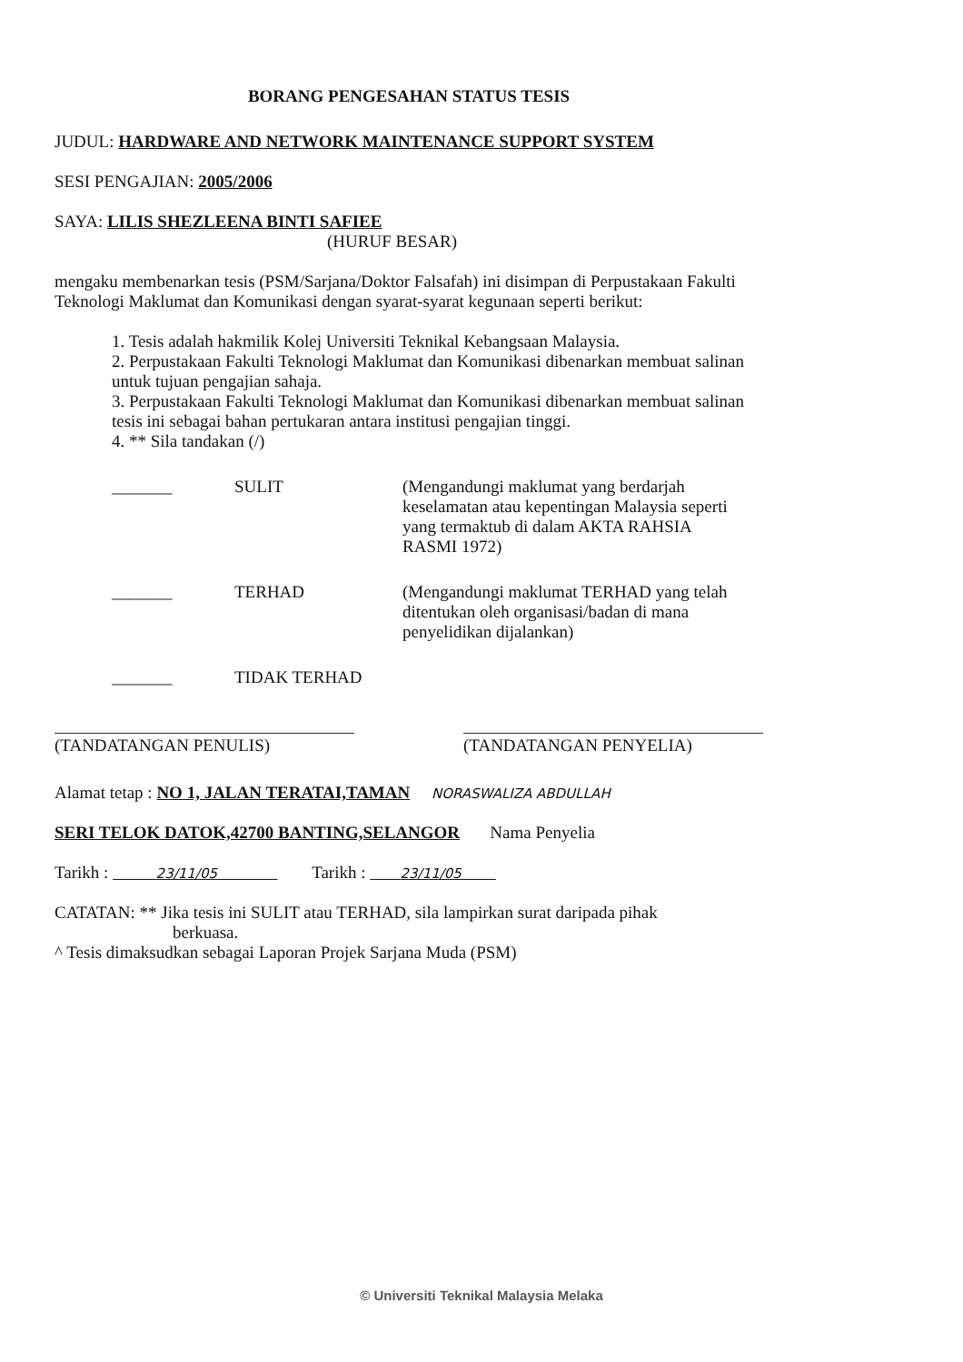BORANG PENGESAHAN STATUS TESIS
JUDUL: HARDWARE AND NETWORK MAINTENANCE SUPPORT SYSTEM
SESI PENGAJIAN: 2005/2006
SAYA: LILIS SHEZLEENA BINTI SAFIEE
(HURUF BESAR)
mengaku membenarkan tesis (PSM/Sarjana/Doktor Falsafah) ini disimpan di Perpustakaan Fakulti Teknologi Maklumat dan Komunikasi dengan syarat-syarat kegunaan seperti berikut:
1. Tesis adalah hakmilik Kolej Universiti Teknikal Kebangsaan Malaysia.
2. Perpustakaan Fakulti Teknologi Maklumat dan Komunikasi dibenarkan membuat salinan untuk tujuan pengajian sahaja.
3. Perpustakaan Fakulti Teknologi Maklumat dan Komunikasi dibenarkan membuat salinan tesis ini sebagai bahan pertukaran antara institusi pengajian tinggi.
4. ** Sila tandakan (/)
_______ SULIT (Mengandungi maklumat yang berdarjah keselamatan atau kepentingan Malaysia seperti yang termaktub di dalam AKTA RAHSIA RASMI 1972)
_______ TERHAD (Mengandungi maklumat TERHAD yang telah ditentukan oleh organisasi/badan di mana penyelidikan dijalankan)
_______ TIDAK TERHAD
(TANDATANGAN PENULIS) (TANDATANGAN PENYELIA)
Alamat tetap : NO 1, JALAN TERATAI,TAMAN NORASWALIZA ABDULLAH
SERI TELOK DATOK,42700 BANTING,SELANGOR Nama Penyelia
Tarikh : 23/11/05 Tarikh : 23/11/05
CATATAN: ** Jika tesis ini SULIT atau TERHAD, sila lampirkan surat daripada pihak
berkuasa.
^ Tesis dimaksudkan sebagai Laporan Projek Sarjana Muda (PSM)
© Universiti Teknikal Malaysia Melaka